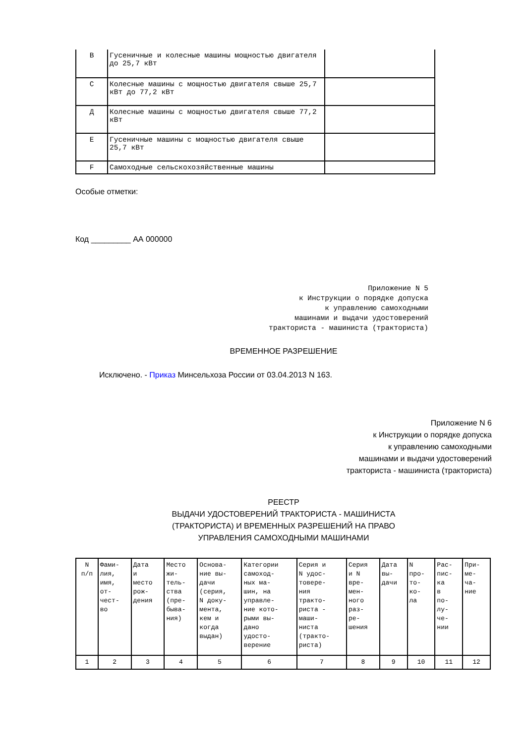| В | Гусеничные и колесные машины мощностью двигателя до 25,7 кВт | |
| С | Колесные машины с мощностью двигателя свыше 25,7 кВт до 77,2 кВт | |
| Д | Колесные машины с мощностью двигателя свыше 77,2 кВт | |
| Е | Гусеничные машины с мощностью двигателя свыше 25,7 кВт | |
| F | Самоходные сельскохозяйственные машины | |
Особые отметки:
Код _________ АА 000000
Приложение N 5
к Инструкции о порядке допуска
к управлению самоходными
машинами и выдачи удостоверений
тракториста - машиниста (тракториста)
ВРЕМЕННОЕ РАЗРЕШЕНИЕ
Исключено. - Приказ Минсельхоза России от 03.04.2013 N 163.
Приложение N 6
к Инструкции о порядке допуска
к управлению самоходными
машинами и выдачи удостоверений
тракториста - машиниста (тракториста)
РЕЕСТР
ВЫДАЧИ УДОСТОВЕРЕНИЙ ТРАКТОРИСТА - МАШИНИСТА
(ТРАКТОРИСТА) И ВРЕМЕННЫХ РАЗРЕШЕНИЙ НА ПРАВО
УПРАВЛЕНИЯ САМОХОДНЫМИ МАШИНАМИ
| N п/п | Фами- лия, имя, от- чест- во | Дата и место рож- дения | Место жи- тель- ства (пре- быва- ния) | Основа- ние вы- дачи (серия, N доку- мента, кем и когда выдан) | Категории самоход- ных ма- шин, на управле- ние кото- рыми вы- дано удосто- верение | Серия и N удос- товере- ния тракто- риста - маши- ниста (тракто- риста) | Серия и N вре- мен- ного раз- ре- шения | Дата вы- дачи | N про- то- ко- ла | Рас- пис- ка в по- лу- че- нии | При- ме- ча- ние |
| 1 | 2 | 3 | 4 | 5 | 6 | 7 | 8 | 9 | 10 | 11 | 12 |